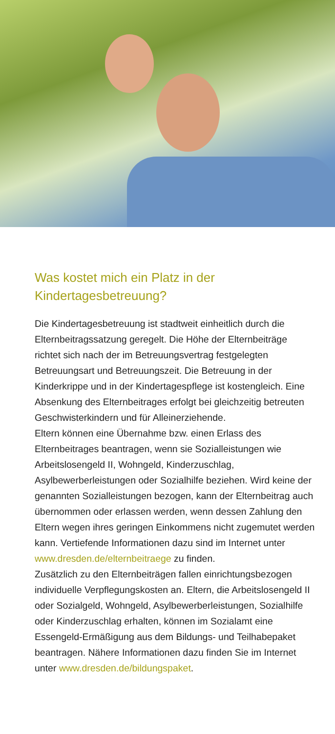Was kostet mich ein Platz in der
Kindertagesbetreuung?
Die Kindertagesbetreuung ist stadtweit einheitlich durch die Elternbeitragssatzung geregelt. Die Höhe der Elternbeiträge richtet sich nach der im Betreuungsvertrag festgelegten Betreuungsart und Betreuungszeit. Die Betreuung in der Kinderkrippe und in der Kindertagespflege ist kostengleich. Eine Absenkung des Elternbeitrages erfolgt bei gleichzeitig betreuten Geschwisterkindern und für Alleinerziehende.
Eltern können eine Übernahme bzw. einen Erlass des Elternbeitrages beantragen, wenn sie Sozialleistungen wie Arbeitslosengeld II, Wohngeld, Kinderzuschlag, Asylbewerberleistungen oder Sozialhilfe beziehen. Wird keine der genannten Sozialleistungen bezogen, kann der Elternbeitrag auch übernommen oder erlassen werden, wenn dessen Zahlung den Eltern wegen ihres geringen Einkommens nicht zugemutet werden kann. Vertiefende Informationen dazu sind im Internet unter www.dresden.de/elternbeitraege zu finden.
Zusätzlich zu den Elternbeiträgen fallen einrichtungsbezogen individuelle Verpflegungskosten an. Eltern, die Arbeitslosengeld II oder Sozialgeld, Wohngeld, Asylbewerberleistungen, Sozialhilfe oder Kinderzuschlag erhalten, können im Sozialamt eine Essengeld-Ermäßigung aus dem Bildungs- und Teilhabepaket beantragen. Nähere Informationen dazu finden Sie im Internet unter www.dresden.de/bildungspaket.